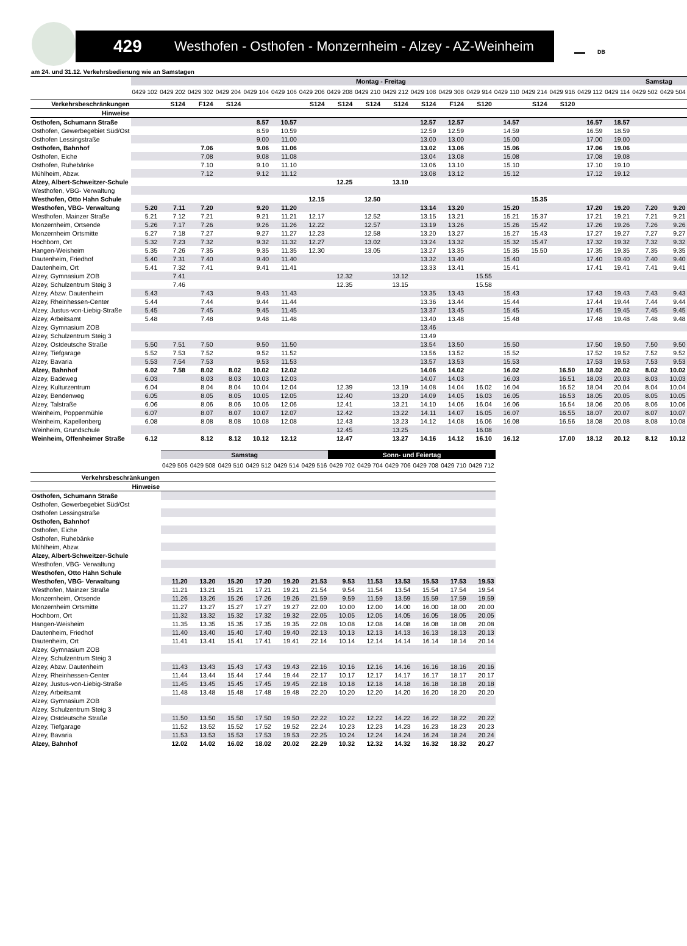429 Westhofen - Osthofen - Monzernheim - Alzey - AZ-Weinheim
▬▬ DB
am 24. und 31.12. Verkehrsbedienung wie an Samstagen
| | Montag - Freitag | | | | | | | | | | | | | | | | | | Samstag | |
| --- | --- | --- | --- | --- | --- | --- | --- | --- | --- | --- | --- | --- | --- | --- | --- | --- | --- | --- | --- | --- |
| | 0429 102 | 0429 202 | 0429 302 | 0429 204 | 0429 104 | 0429 106 | 0429 206 | 0429 208 | 0429 210 | 0429 212 | 0429 108 | 0429 308 | 0429 914 | 0429 110 | 0429 214 | 0429 916 | 0429 112 | 0429 114 | 0429 502 | 0429 504 |
| Verkehrsbeschränkungen | | S124 | F124 | S124 | | | S124 | S124 | S124 | S124 | S124 | F124 | S120 | | S124 | S120 | | | | |
| Hinweise | | | | | | | | | | | | | | | | | | | | |
| Osthofen, Schumann Straße | | | | | 8.57 | 10.57 | | | | | 12.57 | 12.57 | | 14.57 | | | 16.57 | 18.57 | | |
| Osthofen, Gewerbegebiet Süd/Ost | | | | | 8.59 | 10.59 | | | | | 12.59 | 12.59 | | 14.59 | | | 16.59 | 18.59 | | |
| Osthofen Lessingstraße | | | | | 9.00 | 11.00 | | | | | 13.00 | 13.00 | | 15.00 | | | 17.00 | 19.00 | | |
| Osthofen, Bahnhof | | | 7.06 | | 9.06 | 11.06 | | | | | 13.02 | 13.06 | | 15.06 | | | 17.06 | 19.06 | | |
| Osthofen, Eiche | | | 7.08 | | 9.08 | 11.08 | | | | | 13.04 | 13.08 | | 15.08 | | | 17.08 | 19.08 | | |
| Osthofen, Ruhebänke | | | 7.10 | | 9.10 | 11.10 | | | | | 13.06 | 13.10 | | 15.10 | | | 17.10 | 19.10 | | |
| Mühlheim, Abzw. | | | 7.12 | | 9.12 | 11.12 | | | | | 13.08 | 13.12 | | 15.12 | | | 17.12 | 19.12 | | |
| Alzey, Albert-Schweitzer-Schule | | | | | | | | 12.25 | | 13.10 | | | | | | | | | | |
| Westhofen, VBG- Verwaltung | | | | | | | | | | | | | | | | | | | | |
| Westhofen, Otto Hahn Schule | | | | | | | 12.15 | | 12.50 | | | | | | 15.35 | | | | | |
| Westhofen, VBG- Verwaltung | 5.20 | 7.11 | 7.20 | | 9.20 | 11.20 | | | | | 13.14 | 13.20 | | 15.20 | | | 17.20 | 19.20 | 7.20 | 9.20 |
| Westhofen, Mainzer Straße | 5.21 | 7.12 | 7.21 | | 9.21 | 11.21 | 12.17 | | 12.52 | | 13.15 | 13.21 | | 15.21 | 15.37 | | 17.21 | 19.21 | 7.21 | 9.21 |
| Monzernheim, Ortsende | 5.26 | 7.17 | 7.26 | | 9.26 | 11.26 | 12.22 | | 12.57 | | 13.19 | 13.26 | | 15.26 | 15.42 | | 17.26 | 19.26 | 7.26 | 9.26 |
| Monzernheim Ortsmitte | 5.27 | 7.18 | 7.27 | | 9.27 | 11.27 | 12.23 | | 12.58 | | 13.20 | 13.27 | | 15.27 | 15.43 | | 17.27 | 19.27 | 7.27 | 9.27 |
| Hochborn, Ort | 5.32 | 7.23 | 7.32 | | 9.32 | 11.32 | 12.27 | | 13.02 | | 13.24 | 13.32 | | 15.32 | 15.47 | | 17.32 | 19.32 | 7.32 | 9.32 |
| Hangen-Weisheim | 5.35 | 7.26 | 7.35 | | 9.35 | 11.35 | 12.30 | | 13.05 | | 13.27 | 13.35 | | 15.35 | 15.50 | | 17.35 | 19.35 | 7.35 | 9.35 |
| Dautenheim, Friedhof | 5.40 | 7.31 | 7.40 | | 9.40 | 11.40 | | | | | 13.32 | 13.40 | | 15.40 | | | 17.40 | 19.40 | 7.40 | 9.40 |
| Dautenheim, Ort | 5.41 | 7.32 | 7.41 | | 9.41 | 11.41 | | | | | 13.33 | 13.41 | | 15.41 | | | 17.41 | 19.41 | 7.41 | 9.41 |
| Alzey, Gymnasium ZOB | | 7.41 | | | | | | 12.32 | | 13.12 | | | 15.55 | | | | | | | |
| Alzey, Schulzentrum Steig 3 | | 7.46 | | | | | | 12.35 | | 13.15 | | | 15.58 | | | | | | | |
| Alzey, Abzw. Dautenheim | 5.43 | | 7.43 | | 9.43 | 11.43 | | | | | 13.35 | 13.43 | | 15.43 | | | 17.43 | 19.43 | 7.43 | 9.43 |
| Alzey, Rheinhessen-Center | 5.44 | | 7.44 | | 9.44 | 11.44 | | | | | 13.36 | 13.44 | | 15.44 | | | 17.44 | 19.44 | 7.44 | 9.44 |
| Alzey, Justus-von-Liebig-Straße | 5.45 | | 7.45 | | 9.45 | 11.45 | | | | | 13.37 | 13.45 | | 15.45 | | | 17.45 | 19.45 | 7.45 | 9.45 |
| Alzey, Arbeitsamt | 5.48 | | 7.48 | | 9.48 | 11.48 | | | | | 13.40 | 13.48 | | 15.48 | | | 17.48 | 19.48 | 7.48 | 9.48 |
| Alzey, Gymnasium ZOB | | | | | | | | | | | 13.46 | | | | | | | | | |
| Alzey, Schulzentrum Steig 3 | | | | | | | | | | | 13.49 | | | | | | | | | |
| Alzey, Ostdeutsche Straße | 5.50 | 7.51 | 7.50 | | 9.50 | 11.50 | | | | | 13.54 | 13.50 | | 15.50 | | | 17.50 | 19.50 | 7.50 | 9.50 |
| Alzey, Tiefgarage | 5.52 | 7.53 | 7.52 | | 9.52 | 11.52 | | | | | 13.56 | 13.52 | | 15.52 | | | 17.52 | 19.52 | 7.52 | 9.52 |
| Alzey, Bavaria | 5.53 | 7.54 | 7.53 | | 9.53 | 11.53 | | | | | 13.57 | 13.53 | | 15.53 | | | 17.53 | 19.53 | 7.53 | 9.53 |
| Alzey, Bahnhof | 6.02 | 7.58 | 8.02 | 8.02 | 10.02 | 12.02 | | | | | 14.06 | 14.02 | | 16.02 | | 16.50 | 18.02 | 20.02 | 8.02 | 10.02 |
| Alzey, Badeweg | 6.03 | | 8.03 | 8.03 | 10.03 | 12.03 | | | | | 14.07 | 14.03 | | 16.03 | | 16.51 | 18.03 | 20.03 | 8.03 | 10.03 |
| Alzey, Kulturzentrum | 6.04 | | 8.04 | 8.04 | 10.04 | 12.04 | | 12.39 | | 13.19 | 14.08 | 14.04 | 16.02 | 16.04 | | 16.52 | 18.04 | 20.04 | 8.04 | 10.04 |
| Alzey, Bendenweg | 6.05 | | 8.05 | 8.05 | 10.05 | 12.05 | | 12.40 | | 13.20 | 14.09 | 14.05 | 16.03 | 16.05 | | 16.53 | 18.05 | 20.05 | 8.05 | 10.05 |
| Alzey, Talstraße | 6.06 | | 8.06 | 8.06 | 10.06 | 12.06 | | 12.41 | | 13.21 | 14.10 | 14.06 | 16.04 | 16.06 | | 16.54 | 18.06 | 20.06 | 8.06 | 10.06 |
| Weinheim, Poppenmühle | 6.07 | | 8.07 | 8.07 | 10.07 | 12.07 | | 12.42 | | 13.22 | 14.11 | 14.07 | 16.05 | 16.07 | | 16.55 | 18.07 | 20.07 | 8.07 | 10.07 |
| Weinheim, Kapellenberg | 6.08 | | 8.08 | 8.08 | 10.08 | 12.08 | | 12.43 | | 13.23 | 14.12 | 14.08 | 16.06 | 16.08 | | 16.56 | 18.08 | 20.08 | 8.08 | 10.08 |
| Weinheim, Grundschule | | | | | | | | 12.45 | | 13.25 | | | 16.08 | | | | | | | |
| Weinheim, Offenheimer Straße | 6.12 | | 8.12 | 8.12 | 10.12 | 12.12 | | 12.47 | | 13.27 | 14.16 | 14.12 | 16.10 | 16.12 | | 17.00 | 18.12 | 20.12 | 8.12 | 10.12 |
| | Samstag | | | | | | Sonn- und Feiertag | | | | | |
| --- | --- | --- | --- | --- | --- | --- | --- | --- | --- | --- | --- | --- |
| | 0429 506 | 0429 508 | 0429 510 | 0429 512 | 0429 514 | 0429 516 | 0429 702 | 0429 704 | 0429 706 | 0429 708 | 0429 710 | 0429 712 |
| Verkehrsbeschränkungen | | | | | | | | | | | | |
| Hinweise | | | | | | | | | | | | |
| Osthofen, Schumann Straße | | | | | | | | | | | | |
| Osthofen, Gewerbegebiet Süd/Ost | | | | | | | | | | | | |
| Osthofen Lessingstraße | | | | | | | | | | | | |
| Osthofen, Bahnhof | | | | | | | | | | | | |
| Osthofen, Eiche | | | | | | | | | | | | |
| Osthofen, Ruhebänke | | | | | | | | | | | | |
| Mühlheim, Abzw. | | | | | | | | | | | | |
| Alzey, Albert-Schweitzer-Schule | | | | | | | | | | | | |
| Westhofen, VBG- Verwaltung | | | | | | | | | | | | |
| Westhofen, Otto Hahn Schule | | | | | | | | | | | | |
| Westhofen, VBG- Verwaltung | 11.20 | 13.20 | 15.20 | 17.20 | 19.20 | 21.53 | 9.53 | 11.53 | 13.53 | 15.53 | 17.53 | 19.53 |
| Westhofen, Mainzer Straße | 11.21 | 13.21 | 15.21 | 17.21 | 19.21 | 21.54 | 9.54 | 11.54 | 13.54 | 15.54 | 17.54 | 19.54 |
| Monzernheim, Ortsende | 11.26 | 13.26 | 15.26 | 17.26 | 19.26 | 21.59 | 9.59 | 11.59 | 13.59 | 15.59 | 17.59 | 19.59 |
| Monzernheim Ortsmitte | 11.27 | 13.27 | 15.27 | 17.27 | 19.27 | 22.00 | 10.00 | 12.00 | 14.00 | 16.00 | 18.00 | 20.00 |
| Hochborn, Ort | 11.32 | 13.32 | 15.32 | 17.32 | 19.32 | 22.05 | 10.05 | 12.05 | 14.05 | 16.05 | 18.05 | 20.05 |
| Hangen-Weisheim | 11.35 | 13.35 | 15.35 | 17.35 | 19.35 | 22.08 | 10.08 | 12.08 | 14.08 | 16.08 | 18.08 | 20.08 |
| Dautenheim, Friedhof | 11.40 | 13.40 | 15.40 | 17.40 | 19.40 | 22.13 | 10.13 | 12.13 | 14.13 | 16.13 | 18.13 | 20.13 |
| Dautenheim, Ort | 11.41 | 13.41 | 15.41 | 17.41 | 19.41 | 22.14 | 10.14 | 12.14 | 14.14 | 16.14 | 18.14 | 20.14 |
| Alzey, Gymnasium ZOB | | | | | | | | | | | | |
| Alzey, Schulzentrum Steig 3 | | | | | | | | | | | | |
| Alzey, Abzw. Dautenheim | 11.43 | 13.43 | 15.43 | 17.43 | 19.43 | 22.16 | 10.16 | 12.16 | 14.16 | 16.16 | 18.16 | 20.16 |
| Alzey, Rheinhessen-Center | 11.44 | 13.44 | 15.44 | 17.44 | 19.44 | 22.17 | 10.17 | 12.17 | 14.17 | 16.17 | 18.17 | 20.17 |
| Alzey, Justus-von-Liebig-Straße | 11.45 | 13.45 | 15.45 | 17.45 | 19.45 | 22.18 | 10.18 | 12.18 | 14.18 | 16.18 | 18.18 | 20.18 |
| Alzey, Arbeitsamt | 11.48 | 13.48 | 15.48 | 17.48 | 19.48 | 22.20 | 10.20 | 12.20 | 14.20 | 16.20 | 18.20 | 20.20 |
| Alzey, Gymnasium ZOB | | | | | | | | | | | | |
| Alzey, Schulzentrum Steig 3 | | | | | | | | | | | | |
| Alzey, Ostdeutsche Straße | 11.50 | 13.50 | 15.50 | 17.50 | 19.50 | 22.22 | 10.22 | 12.22 | 14.22 | 16.22 | 18.22 | 20.22 |
| Alzey, Tiefgarage | 11.52 | 13.52 | 15.52 | 17.52 | 19.52 | 22.24 | 10.23 | 12.23 | 14.23 | 16.23 | 18.23 | 20.23 |
| Alzey, Bavaria | 11.53 | 13.53 | 15.53 | 17.53 | 19.53 | 22.25 | 10.24 | 12.24 | 14.24 | 16.24 | 18.24 | 20.24 |
| Alzey, Bahnhof | 12.02 | 14.02 | 16.02 | 18.02 | 20.02 | 22.29 | 10.32 | 12.32 | 14.32 | 16.32 | 18.32 | 20.27 |